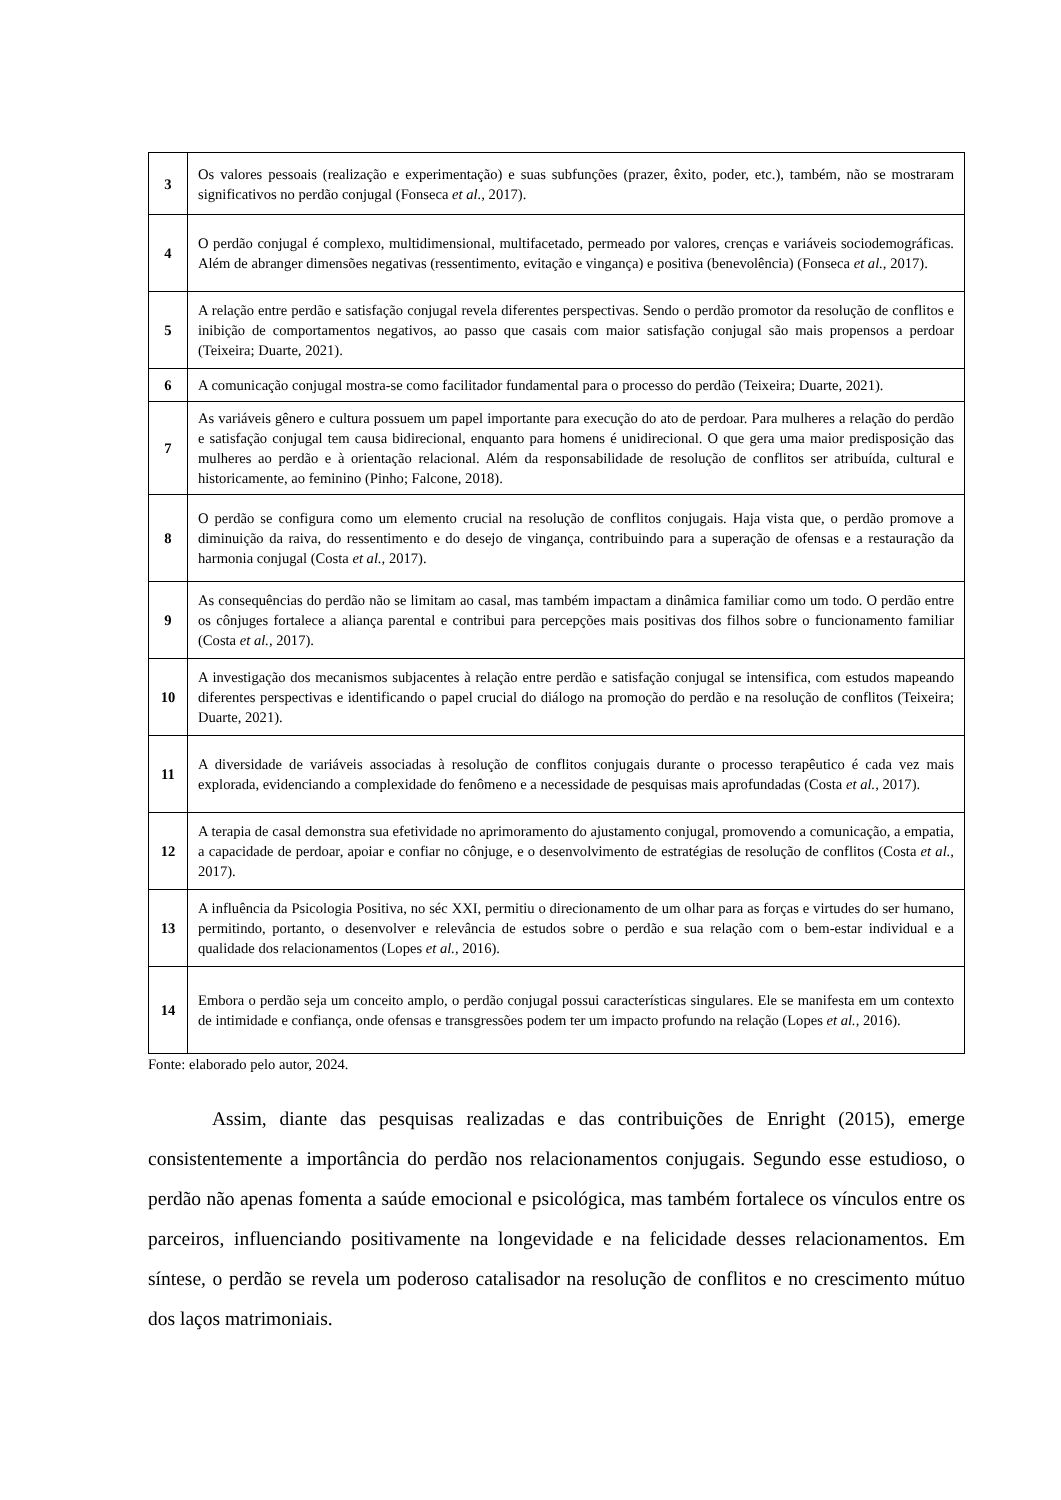| 3 | Os valores pessoais (realização e experimentação) e suas subfunções (prazer, êxito, poder, etc.), também, não se mostraram significativos no perdão conjugal (Fonseca et al., 2017). |
| 4 | O perdão conjugal é complexo, multidimensional, multifacetado, permeado por valores, crenças e variáveis sociodemográficas. Além de abranger dimensões negativas (ressentimento, evitação e vingança) e positiva (benevolência) (Fonseca et al., 2017). |
| 5 | A relação entre perdão e satisfação conjugal revela diferentes perspectivas. Sendo o perdão promotor da resolução de conflitos e inibição de comportamentos negativos, ao passo que casais com maior satisfação conjugal são mais propensos a perdoar (Teixeira; Duarte, 2021). |
| 6 | A comunicação conjugal mostra-se como facilitador fundamental para o processo do perdão (Teixeira; Duarte, 2021). |
| 7 | As variáveis gênero e cultura possuem um papel importante para execução do ato de perdoar. Para mulheres a relação do perdão e satisfação conjugal tem causa bidirecional, enquanto para homens é unidirecional. O que gera uma maior predisposição das mulheres ao perdão e à orientação relacional. Além da responsabilidade de resolução de conflitos ser atribuída, cultural e historicamente, ao feminino (Pinho; Falcone, 2018). |
| 8 | O perdão se configura como um elemento crucial na resolução de conflitos conjugais. Haja vista que, o perdão promove a diminuição da raiva, do ressentimento e do desejo de vingança, contribuindo para a superação de ofensas e a restauração da harmonia conjugal (Costa et al., 2017). |
| 9 | As consequências do perdão não se limitam ao casal, mas também impactam a dinâmica familiar como um todo. O perdão entre os cônjuges fortalece a aliança parental e contribui para percepções mais positivas dos filhos sobre o funcionamento familiar (Costa et al., 2017). |
| 10 | A investigação dos mecanismos subjacentes à relação entre perdão e satisfação conjugal se intensifica, com estudos mapeando diferentes perspectivas e identificando o papel crucial do diálogo na promoção do perdão e na resolução de conflitos (Teixeira; Duarte, 2021). |
| 11 | A diversidade de variáveis associadas à resolução de conflitos conjugais durante o processo terapêutico é cada vez mais explorada, evidenciando a complexidade do fenômeno e a necessidade de pesquisas mais aprofundadas (Costa et al., 2017). |
| 12 | A terapia de casal demonstra sua efetividade no aprimoramento do ajustamento conjugal, promovendo a comunicação, a empatia, a capacidade de perdoar, apoiar e confiar no cônjuge, e o desenvolvimento de estratégias de resolução de conflitos (Costa et al., 2017). |
| 13 | A influência da Psicologia Positiva, no séc XXI, permitiu o direcionamento de um olhar para as forças e virtudes do ser humano, permitindo, portanto, o desenvolver e relevância de estudos sobre o perdão e sua relação com o bem-estar individual e a qualidade dos relacionamentos (Lopes et al., 2016). |
| 14 | Embora o perdão seja um conceito amplo, o perdão conjugal possui características singulares. Ele se manifesta em um contexto de intimidade e confiança, onde ofensas e transgressões podem ter um impacto profundo na relação (Lopes et al., 2016). |
Fonte: elaborado pelo autor, 2024.
Assim, diante das pesquisas realizadas e das contribuições de Enright (2015), emerge consistentemente a importância do perdão nos relacionamentos conjugais. Segundo esse estudioso, o perdão não apenas fomenta a saúde emocional e psicológica, mas também fortalece os vínculos entre os parceiros, influenciando positivamente na longevidade e na felicidade desses relacionamentos. Em síntese, o perdão se revela um poderoso catalisador na resolução de conflitos e no crescimento mútuo dos laços matrimoniais.